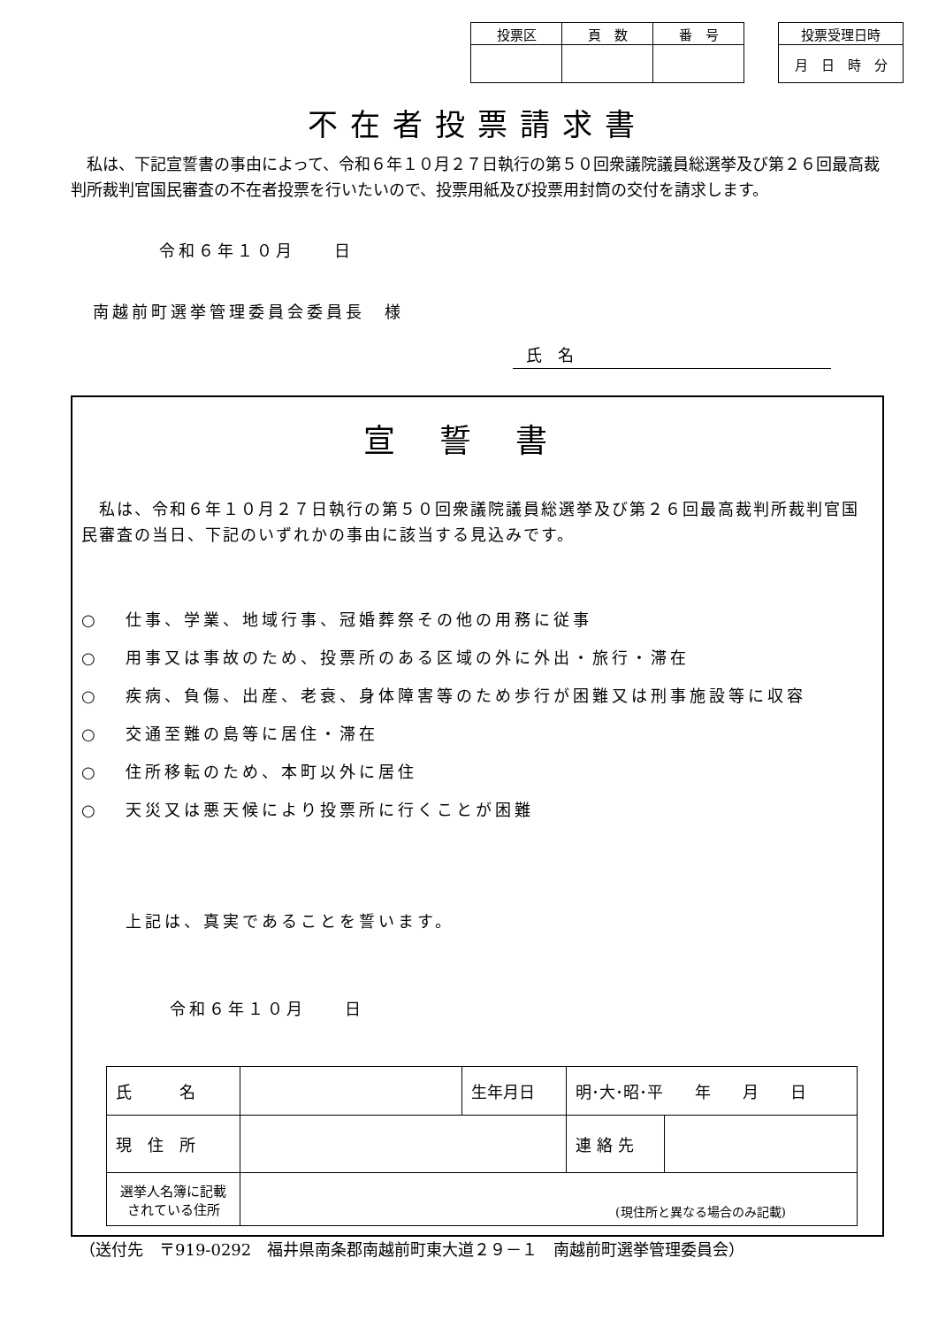| 投票区 | 頁 数 | 番 号 |
| --- | --- | --- |
| 投票受理日時 |
| --- |
| 月 日 時 分 |
不在者投票請求書
　私は、下記宣誓書の事由によって、令和６年１０月２７日執行の第５０回衆議院議員総選挙及び第２６回最高裁判所裁判官国民審査の不在者投票を行いたいので、投票用紙及び投票用封筒の交付を請求します。
令和６年１０月　　日
南越前町選挙管理委員会委員長　様
氏　名
宣誓書
　私は、令和６年１０月２７日執行の第５０回衆議院議員総選挙及び第２６回最高裁判所裁判官国民審査の当日、下記のいずれかの事由に該当する見込みです。
○ 仕事、学業、地域行事、冠婚葬祭その他の用務に従事
○ 用事又は事故のため、投票所のある区域の外に外出・旅行・滞在
○ 疾病、負傷、出産、老衰、身体障害等のため歩行が困難又は刑事施設等に収容
○ 交通至難の島等に居住・滞在
○ 住所移転のため、本町以外に居住
○ 天災又は悪天候により投票所に行くことが困難
上記は、真実であることを誓います。
令和６年１０月　　日
| 氏 名 | | 生年月日 | 明･大･昭･平 年 月 日 | |
| 現 住 所 | | | 連 絡 先 | |
| 選挙人名簿に記載されている住所 | (現住所と異なる場合のみ記載) | | | |
（送付先　〒919-0292　福井県南条郡南越前町東大道２９－１　南越前町選挙管理委員会）